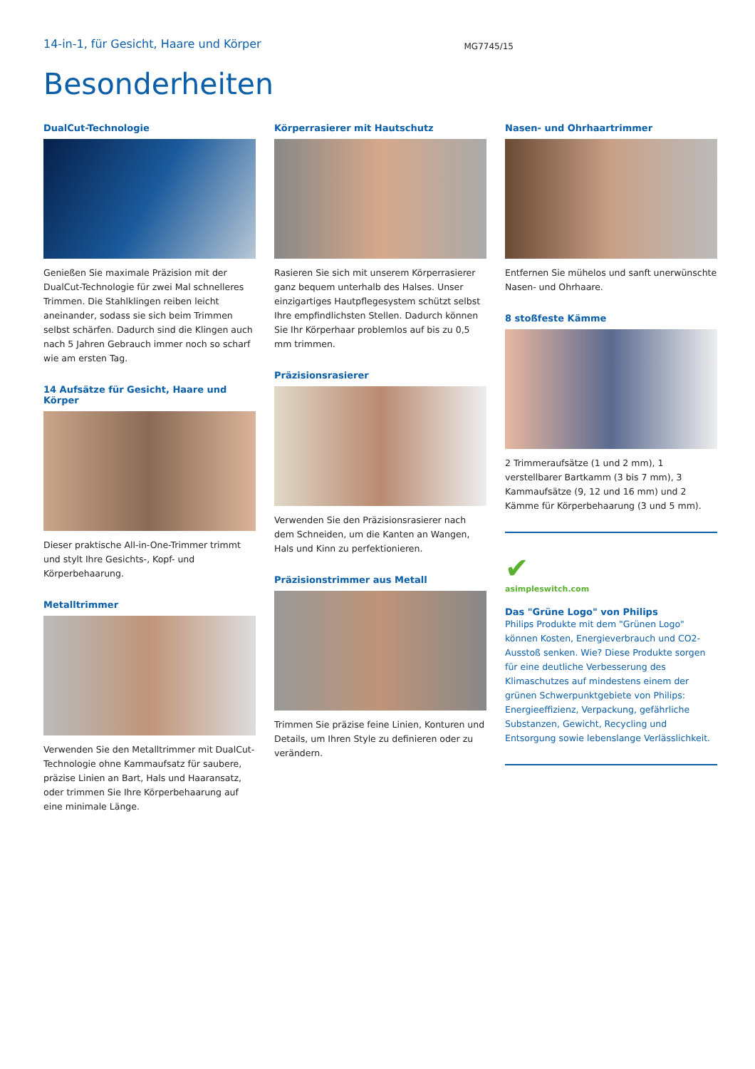14-in-1, für Gesicht, Haare und Körper
MG7745/15
Besonderheiten
DualCut-Technologie
Genießen Sie maximale Präzision mit der DualCut-Technologie für zwei Mal schnelleres Trimmen. Die Stahlklingen reiben leicht aneinander, sodass sie sich beim Trimmen selbst schärfen. Dadurch sind die Klingen auch nach 5 Jahren Gebrauch immer noch so scharf wie am ersten Tag.
14 Aufsätze für Gesicht, Haare und Körper
Dieser praktische All-in-One-Trimmer trimmt und stylt Ihre Gesichts-, Kopf- und Körperbehaarung.
Metalltrimmer
Verwenden Sie den Metalltrimmer mit DualCut-Technologie ohne Kammaufsatz für saubere, präzise Linien an Bart, Hals und Haaransatz, oder trimmen Sie Ihre Körperbehaarung auf eine minimale Länge.
Körperrasierer mit Hautschutz
Rasieren Sie sich mit unserem Körperrasierer ganz bequem unterhalb des Halses. Unser einzigartiges Hautpflegesystem schützt selbst Ihre empfindlichsten Stellen. Dadurch können Sie Ihr Körperhaar problemlos auf bis zu 0,5 mm trimmen.
Präzisionsrasierer
Verwenden Sie den Präzisionsrasierer nach dem Schneiden, um die Kanten an Wangen, Hals und Kinn zu perfektionieren.
Präzisionstrimmer aus Metall
Trimmen Sie präzise feine Linien, Konturen und Details, um Ihren Style zu definieren oder zu verändern.
Nasen- und Ohrhaartrimmer
Entfernen Sie mühelos und sanft unerwünschte Nasen- und Ohrhaare.
8 stoßfeste Kämme
2 Trimmeraufsätze (1 und 2 mm), 1 verstellbarer Bartkamm (3 bis 7 mm), 3 Kammaufsätze (9, 12 und 16 mm) und 2 Kämme für Körperbehaarung (3 und 5 mm).
✔
asimpleswitch.com
Das "Grüne Logo" von Philips
Philips Produkte mit dem "Grünen Logo" können Kosten, Energieverbrauch und CO2-Ausstoß senken. Wie? Diese Produkte sorgen für eine deutliche Verbesserung des Klimaschutzes auf mindestens einem der grünen Schwerpunktgebiete von Philips: Energieeffizienz, Verpackung, gefährliche Substanzen, Gewicht, Recycling und Entsorgung sowie lebenslange Verlässlichkeit.